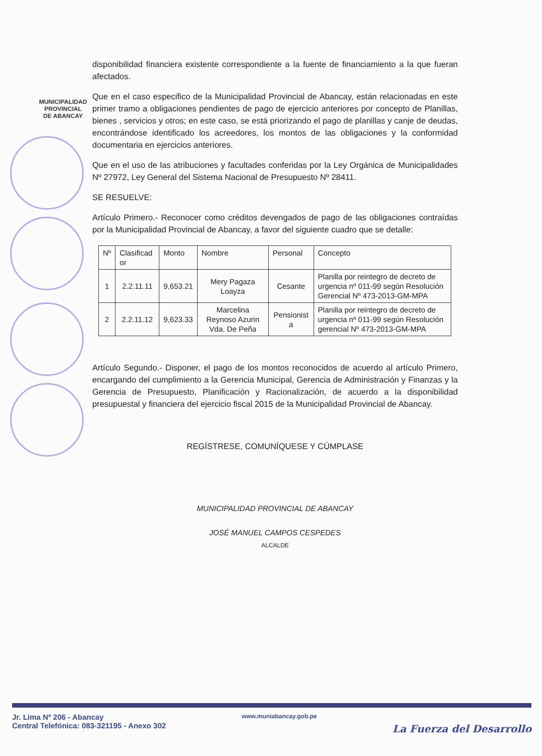MUNICIPALIDAD PROVINCIAL
DE ABANCAY
disponibilidad financiera existente correspondiente a la fuente de financiamiento a la que fueran afectados.
Que en el caso especifico de la Municipalidad Provincial de Abancay, están relacionadas en este primer tramo a obligaciones pendientes de pago de ejercicio anteriores por concepto de Planillas, bienes , servicios y otros; en este caso, se está priorizando el pago de planillas y canje de deudas, encontrándose identificado los acreedores, los montos de las obligaciones y la conformidad documentaria en ejercicios anteriores.
Que en el uso de las atribuciones y facultades conferidas por la Ley Orgánica de Municipalidades Nº 27972, Ley General del Sistema Nacional de Presupuesto Nº 28411.
SE RESUELVE:
Artículo Primero.- Reconocer como créditos devengados de pago de las obligaciones contraídas por la Municipalidad Provincial de Abancay, a favor del siguiente cuadro que se detalle:
| Nº | Clasificad or | Monto | Nombre | Personal | Concepto |
| --- | --- | --- | --- | --- | --- |
| 1 | 2.2.11.11 | 9,653.21 | Mery Pagaza Loayza | Cesante | Planilla por reintegro de decreto de urgencia nº 011-99 según Resolución Gerencial Nº 473-2013-GM-MPA |
| 2 | 2.2.11.12 | 9,623.33 | Marcelina Reynoso Azurin Vda. De Peña | Pensionist a | Planilla por reintegro de decreto de urgencia nº 011-99 según Resolución gerencial Nº 473-2013-GM-MPA |
Artículo Segundo.- Disponer, el pago de los montos reconocidos de acuerdo al artículo Primero, encargando del cumplimiento a la Gerencia Municipal, Gerencia de Administración y Finanzas y la Gerencia de Presupuesto, Planificación y Racionalización, de acuerdo a la disponibilidad presupuestal y financiera del ejercicio fiscal 2015 de la Municipalidad Provincial de Abancay.
REGÍSTRESE, COMUNÍQUESE Y CÚMPLASE
MUNICIPALIDAD PROVINCIAL DE ABANCAY
JOSÉ MANUEL CAMPOS CESPEDES
ALCALDE
Jr. Lima Nº 206 - Abancay
Central Telefónica: 083-321195 - Anexo 302
www.muniabancay.gob.pe
La Fuerza del Desarrollo